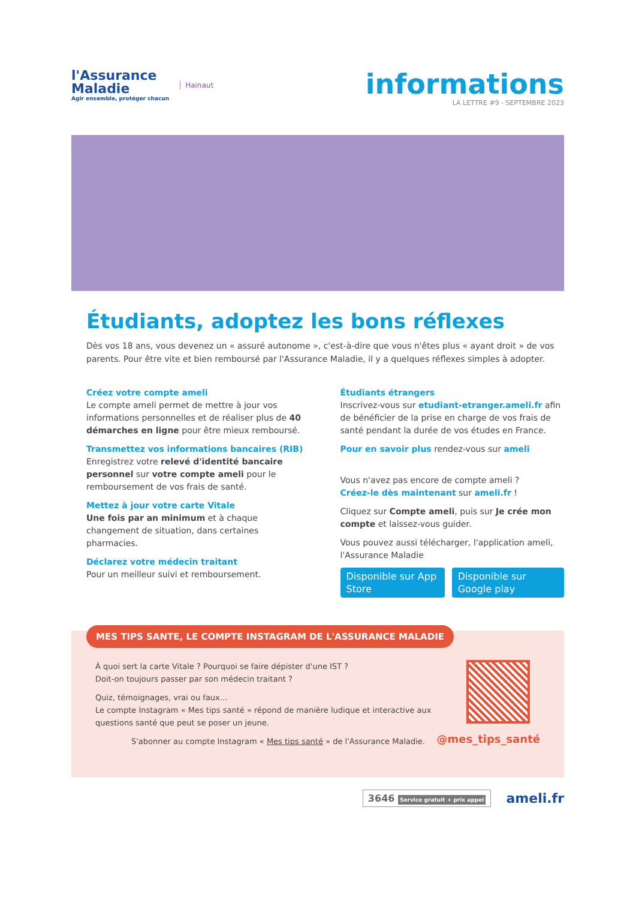l'Assurance
Maladie
Agir ensemble, protéger chacun
Hainaut
informations
LA LETTRE #9 - SEPTEMBRE 2023
Étudiants, adoptez les bons réflexes
Dès vos 18 ans, vous devenez un « assuré autonome », c'est-à-dire que vous n'êtes plus « ayant droit » de vos parents. Pour être vite et bien remboursé par l'Assurance Maladie, il y a quelques réflexes simples à adopter.
Créez votre compte ameli
Le compte ameli permet de mettre à jour vos informations personnelles et de réaliser plus de 40 démarches en ligne pour être mieux remboursé.
Transmettez vos informations bancaires (RIB)
Enregistrez votre relevé d'identité bancaire personnel sur votre compte ameli pour le remboursement de vos frais de santé.
Mettez à jour votre carte Vitale
Une fois par an minimum et à chaque changement de situation, dans certaines pharmacies.
Déclarez votre médecin traitant
Pour un meilleur suivi et remboursement.
Étudiants étrangers
Inscrivez-vous sur etudiant-etranger.ameli.fr afin de bénéficier de la prise en charge de vos frais de santé pendant la durée de vos études en France.
Pour en savoir plus rendez-vous sur ameli
Vous n'avez pas encore de compte ameli ?
Créez-le dès maintenant sur ameli.fr !
Cliquez sur Compte ameli, puis sur Je crée mon compte et laissez-vous guider.
Vous pouvez aussi télécharger, l'application ameli, l'Assurance Maladie
Disponible sur App Store Disponible sur Google play
MES TIPS SANTE, LE COMPTE INSTAGRAM DE L'ASSURANCE MALADIE
À quoi sert la carte Vitale ? Pourquoi se faire dépister d'une IST ?
Doit-on toujours passer par son médecin traitant ?
Quiz, témoignages, vrai ou faux…
Le compte Instagram « Mes tips santé » répond de manière ludique et interactive aux questions santé que peut se poser un jeune.
S'abonner au compte Instagram « Mes tips santé » de l'Assurance Maladie.
@mes_tips_santé
3646 Service gratuit + prix appel
ameli.fr